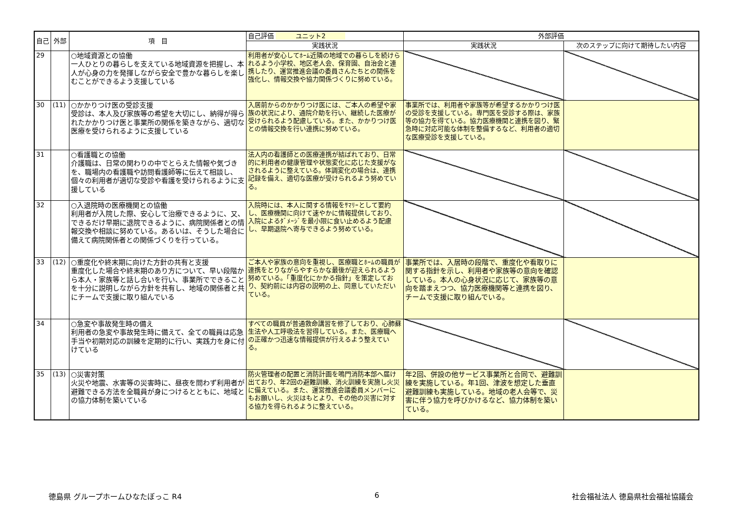| 自己 | 外部 | 項 目 | 自己評価 ユニット2 | 外部評価 | |
| --- | --- | --- | --- | --- | --- |
| | | | 実践状況 | 実践状況 | 次のステップに向けて期待したい内容 |
| 29 | | ○地域資源との協働 一人ひとりの暮らしを支えている地域資源を把握し、本人が心身の力を発揮しながら安全で豊かな暮らしを楽しむことができるよう支援している | 利用者が安心してﾎｰﾑ近隣の地域での暮らしを続けられるよう小学校、地区老人会、保育園、自治会と連携したり、運営推進会議の委員さんたちとの関係を強化し、情報交換や協力関係づくりに努めている。 | | |
| 30 | (11) | ○かかりつけ医の受診支援 受診は、本人及び家族等の希望を大切にし、納得が得られたかかりつけ医と事業所の関係を築きながら、適切な医療を受けられるように支援している | 入居前からのかかりつけ医には、ご本人の希望や家族の状況により、通院介助を行い、継続した医療が受けられるよう配慮している。また、かかりつけ医との情報交換を行い連携に努めている。 | 事業所では、利用者や家族等が希望するかかりつけ医の受診を支援している。専門医を受診する際は、家族等の協力を得ている。協力医療機関と連携を図り、緊急時に対応可能な体制を整備するなど、利用者の適切な医療受診を支援している。 | |
| 31 | | ○看護職との協働 介護職は、日常の関わりの中でとらえた情報や気づきを、職場内の看護職や訪問看護師等に伝えて相談し、個々の利用者が適切な受診や看護を受けられるように支援している | 法人内の看護師との医療連携が結ばれており、日常的に利用者の健康管理や状態変化に応じた支援がなされるように整えている。体調変化の場合は、連携記録を備え、適切な医療が受けられるよう努めている。 | | |
| 32 | | ○入退院時の医療機関との協働 利用者が入院した際、安心して治療できるように、又、できるだけ早期に退院できるように、病院関係者との情報交換や相談に努めている。あるいは、そうした場合に備えて病院関係者との関係づくりを行っている。 | 入院時には、本人に関する情報をｻﾏﾘｰとして要約し、医療機関に向けて速やかに情報提供しており、入院によるﾀﾞﾒｰｼﾞを最小限に食い止めるよう配慮し、早期退院へ寄与できるよう努めている。 | | |
| 33 | (12) | ○重度化や終末期に向けた方針の共有と支援 重度化した場合や終末期のあり方について、早い段階から本人・家族等と話し合いを行い、事業所でできることを十分に説明しながら方針を共有し、地域の関係者と共にチームで支援に取り組んでいる | ご本人や家族の意向を重視し、医療職とﾎｰﾑの職員が連携をとりながらやすらかな最後が迎えられるよう努めている。「重度化にかかる指針」を策定しており、契約前には内容の説明の上、同意していただいている。 | 事業所では、入居時の段階で、重度化や看取りに関する指針を示し、利用者や家族等の意向を確認している。本人の心身状況に応じて、家族等の意向を踏まえつつ、協力医療機関等と連携を図り、チームで支援に取り組んでいる。 | |
| 34 | | ○急変や事故発生時の備え 利用者の急変や事故発生時に備えて、全ての職員は応急手当や初期対応の訓練を定期的に行い、実践力を身に付けている | すべての職員が普通救命講習を修了しており、心肺蘇生法や人工呼吸法を習得している。また、医療職への正確かつ迅速な情報提供が行えるよう整えている。 | | |
| 35 | (13) | ○災害対策 火災や地震、水害等の災害時に、昼夜を問わず利用者が避難できる方法を全職員が身につけるとともに、地域との協力体制を築いている | 防火管理者の配置と消防計画を鳴門消防本部へ届け出ており、年2回の避難訓練、消火訓練を実施し火災に備えている。また、運営推進会議委員メンバーにもお願いし、火災はもとより、その他の災害に対する協力を得られるように整えている。 | 年2回、併設の他サービス事業所と合同で、避難訓練を実施している。年1回、津波を想定した垂直避難訓練も実施している。地域の老人会等で、災害に伴う協力を呼びかけるなど、協力体制を築いている。 | |
徳島県 グループホームひなたぼっこ R4 6 社会福祉法人 徳島県社会福祉協議会